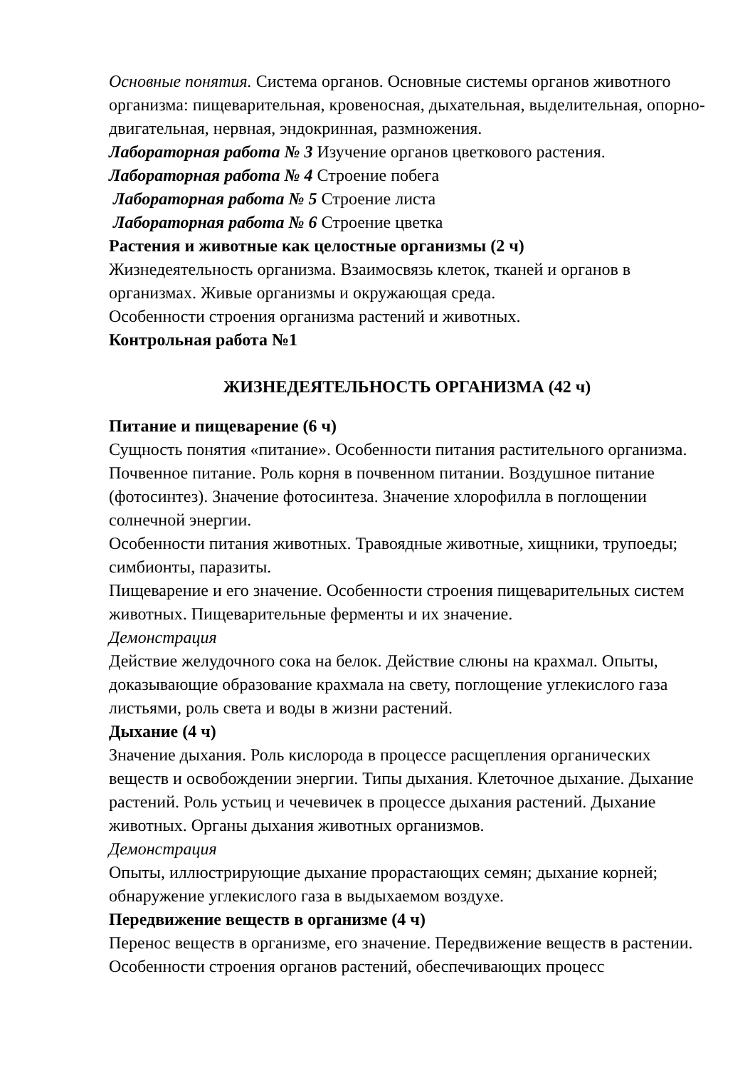Основные понятия. Система органов. Основные системы органов животного организма: пищеварительная, кровеносная, дыхательная, выделительная, опорно-двигательная, нервная, эндокринная, размножения.
Лабораторная работа № 3 Изучение органов цветкового растения.
Лабораторная работа № 4 Строение побега
Лабораторная работа № 5 Строение листа
Лабораторная работа № 6 Строение цветка
Растения и животные как целостные организмы (2 ч)
Жизнедеятельность организма. Взаимосвязь клеток, тканей и органов в организмах. Живые организмы и окружающая среда.
Особенности строения организма растений и животных.
Контрольная работа №1
ЖИЗНЕДЕЯТЕЛЬНОСТЬ ОРГАНИЗМА (42 ч)
Питание и пищеварение (6 ч)
Сущность понятия «питание». Особенности питания растительного организма. Почвенное питание. Роль корня в почвенном питании. Воздушное питание (фотосинтез). Значение фотосинтеза. Значение хлорофилла в поглощении солнечной энергии.
Особенности питания животных. Травоядные животные, хищники, трупоеды; симбионты, паразиты.
Пищеварение и его значение. Особенности строения пищеварительных систем животных. Пищеварительные ферменты и их значение.
Демонстрация
Действие желудочного сока на белок. Действие слюны на крахмал. Опыты, доказывающие образование крахмала на свету, поглощение углекислого газа листьями, роль света и воды в жизни растений.
Дыхание (4 ч)
Значение дыхания. Роль кислорода в процессе расщепления органических веществ и освобождении энергии. Типы дыхания. Клеточное дыхание. Дыхание растений. Роль устьиц и чечевичек в процессе дыхания растений. Дыхание животных. Органы дыхания животных организмов.
Демонстрация
Опыты, иллюстрирующие дыхание прорастающих семян; дыхание корней; обнаружение углекислого газа в выдыхаемом воздухе.
Передвижение веществ в организме (4 ч)
Перенос веществ в организме, его значение. Передвижение веществ в растении. Особенности строения органов растений, обеспечивающих процесс